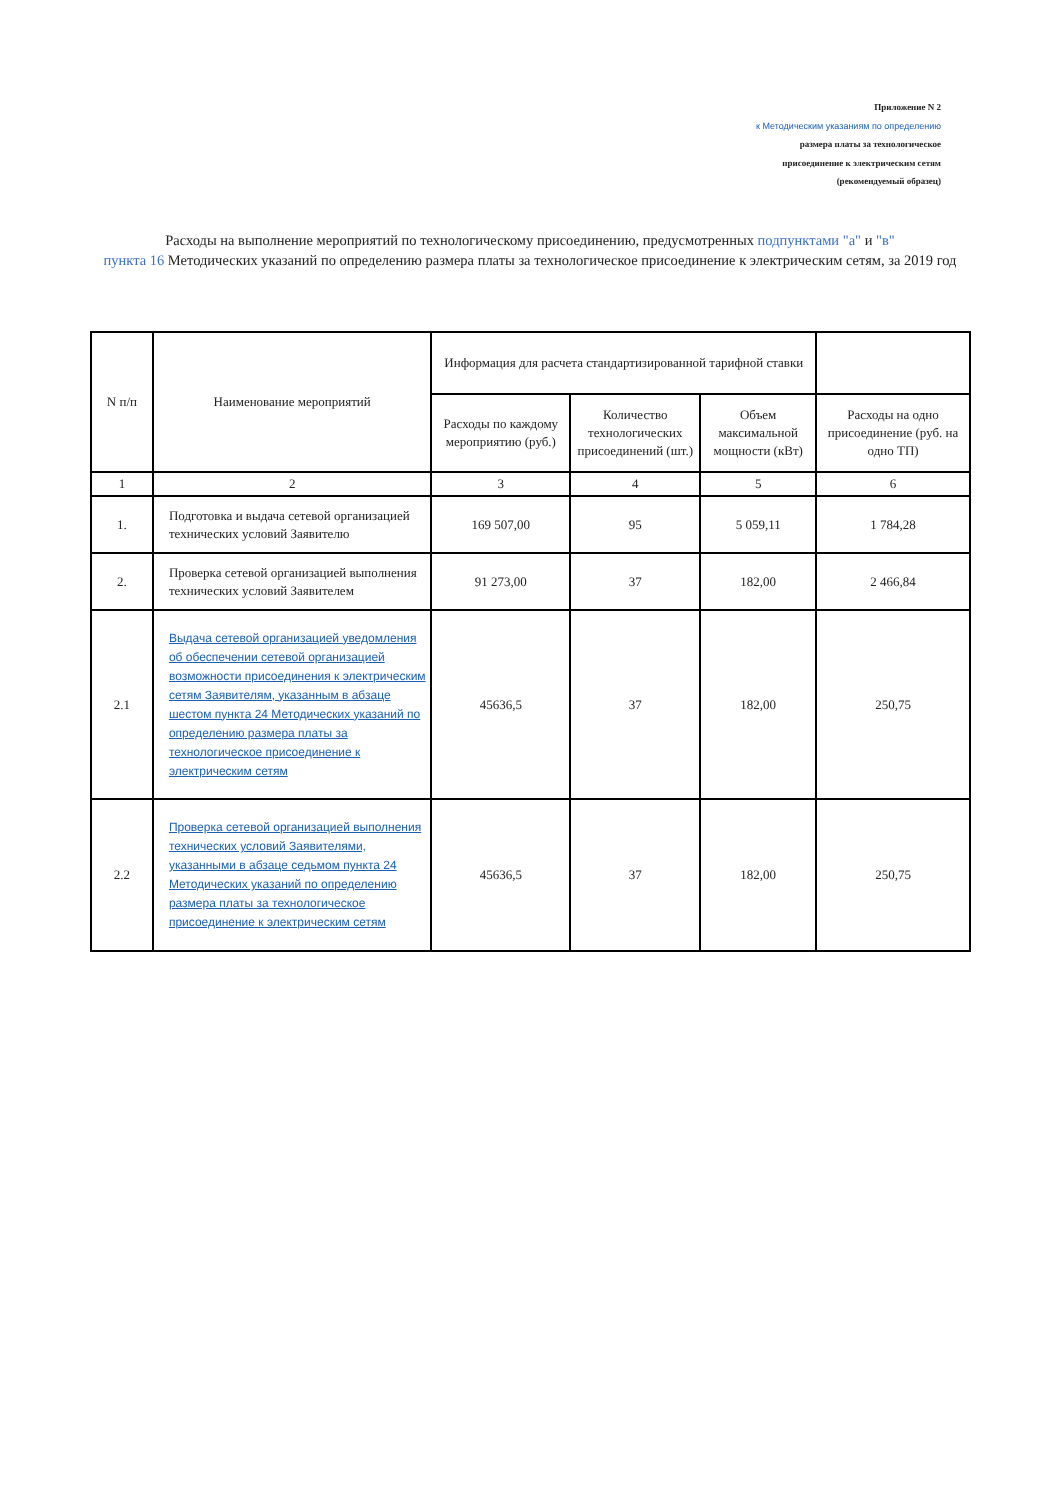Приложение N 2
к Методическим указаниям по определению
размера платы за технологическое
присоединение к электрическим сетям
(рекомендуемый образец)
Расходы на выполнение мероприятий по технологическому присоединению, предусмотренных подпунктами "а" и "в"
пункта 16 Методических указаний по определению размера платы за технологическое присоединение к электрическим сетям, за 2019 год
| N п/п | Наименование мероприятий | Информация для расчета стандартизированной тарифной ставки | | | |
| --- | --- | --- | --- | --- | --- |
| | | Расходы по каждому мероприятию (руб.) | Количество технологических присоединений (шт.) | Объем максимальной мощности (кВт) | Расходы на одно присоединение (руб. на одно ТП) |
| 1 | 2 | 3 | 4 | 5 | 6 |
| 1. | Подготовка и выдача сетевой организацией технических условий Заявителю | 169 507,00 | 95 | 5 059,11 | 1 784,28 |
| 2. | Проверка сетевой организацией выполнения технических условий Заявителем | 91 273,00 | 37 | 182,00 | 2 466,84 |
| 2.1 | Выдача сетевой организацией уведомления об обеспечении сетевой организацией возможности присоединения к электрическим сетям Заявителям, указанным в абзаце шестом пункта 24 Методических указаний по определению размера платы за технологическое присоединение к электрическим сетям | 45636,5 | 37 | 182,00 | 250,75 |
| 2.2 | Проверка сетевой организацией выполнения технических условий Заявителями, указанными в абзаце седьмом пункта 24 Методических указаний по определению размера платы за технологическое присоединение к электрическим сетям | 45636,5 | 37 | 182,00 | 250,75 |